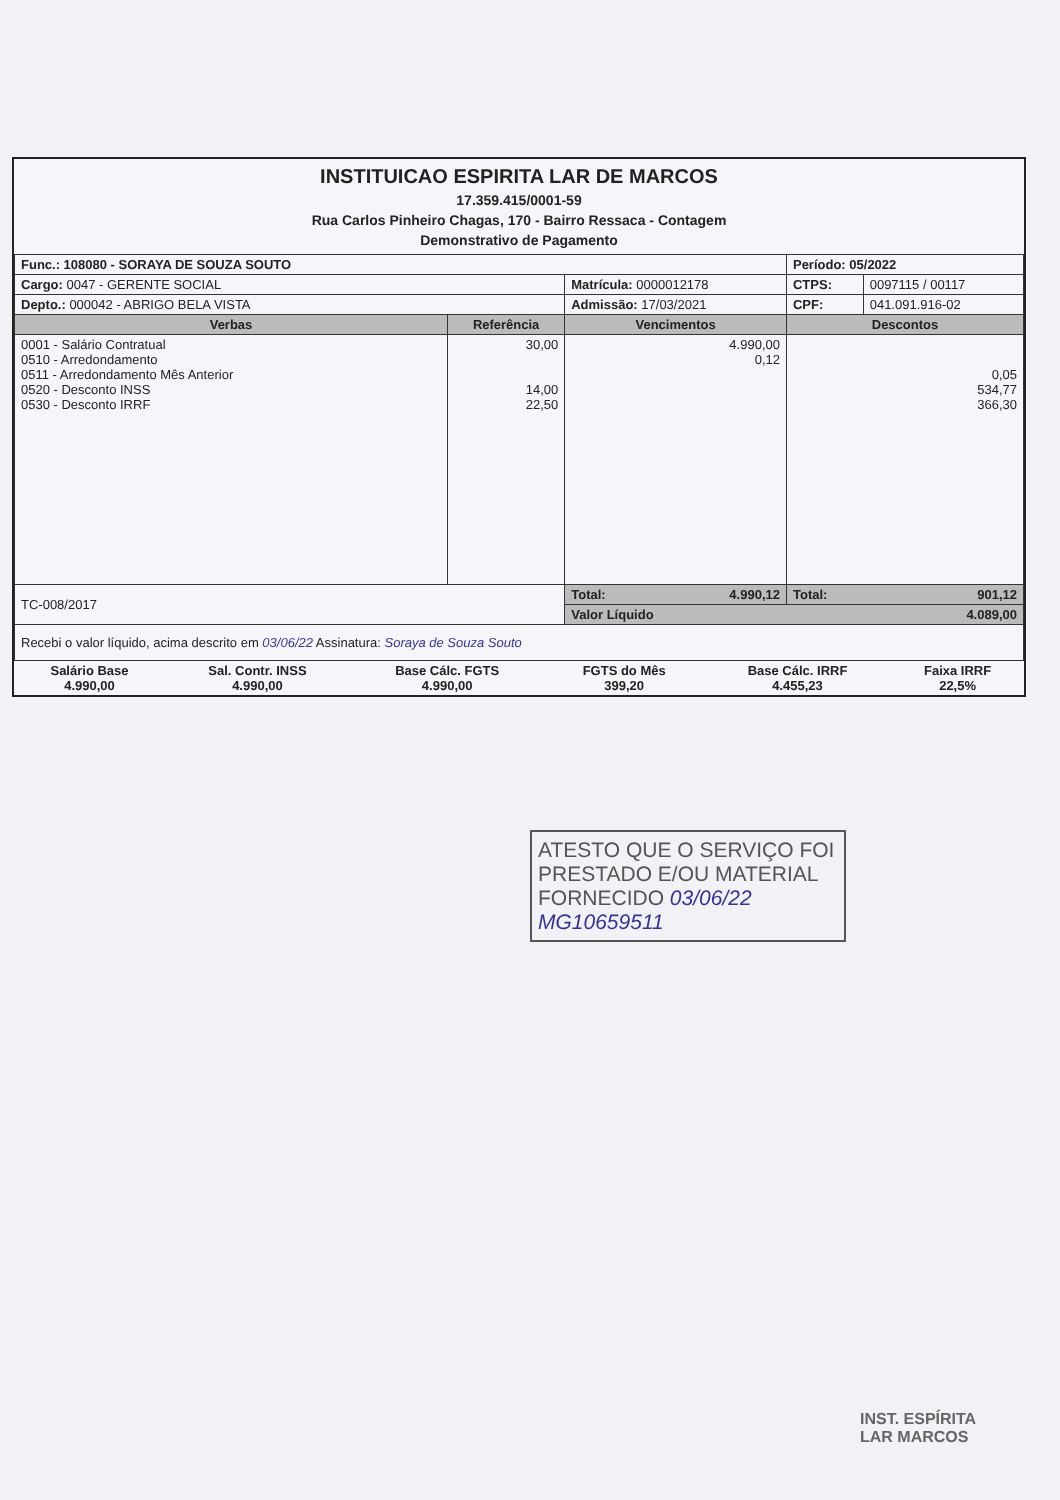INSTITUICAO ESPIRITA LAR DE MARCOS
17.359.415/0001-59
Rua Carlos Pinheiro Chagas, 170 - Bairro Ressaca - Contagem
Demonstrativo de Pagamento
| Func.: 108080 - SORAYA DE SOUZA SOUTO | | | Período: 05/2022 | |
| Cargo: 0047 - GERENTE SOCIAL | | Matrícula: 0000012178 | CTPS: | 0097115 / 00117 |
| Depto.: 000042 - ABRIGO BELA VISTA | | Admissão: 17/03/2021 | CPF: | 041.091.916-02 |
| Verbas | Referência | Vencimentos | Descontos | |
| 0001 - Salário Contratual 0510 - Arredondamento 0511 - Arredondamento Mês Anterior 0520 - Desconto INSS 0530 - Desconto IRRF | 30,00 14,00 22,50 | 4.990,00 0,12 | 0,05 534,77 366,30 | |
| TC-008/2017 | | Total: 4.990,12 | Total: 901,12 | |
| | | Valor Líquido 4.089,00 | | |
| Recebi o valor líquido, acima descrito em 03/06/22 Assinatura: Soraya de Souza Souto | | | | |
| Salário Base 4.990,00 | Sal. Contr. INSS 4.990,00 | Base Cálc. FGTS 4.990,00 | FGTS do Mês 399,20 | Base Cálc. IRRF 4.455,23 | Faixa IRRF 22,5% |
ATESTO QUE O SERVIÇO FOI
PRESTADO E/OU MATERIAL
FORNECIDO 03/06/22
MG10659511
INST. ESPÍRITA
LAR MARCOS